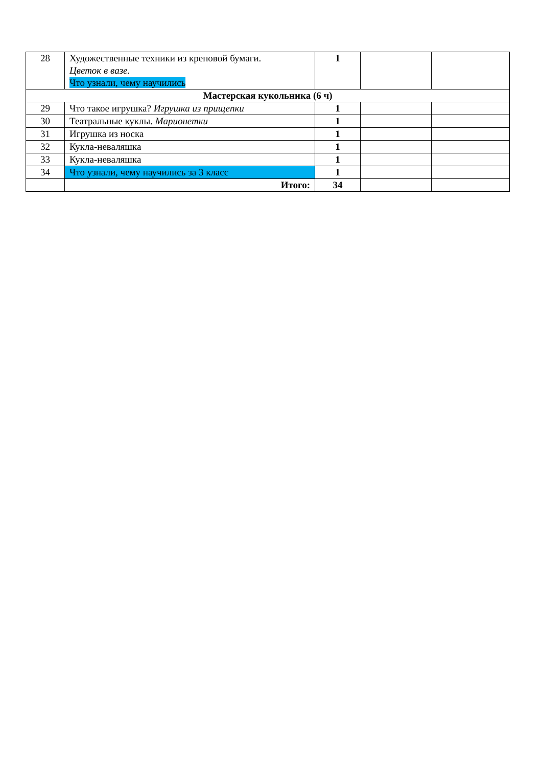| 28 | Художественные техники из креповой бумаги. Цветок в вазе. Что узнали, чему научились | 1 | | |
| Мастерская кукольника (6 ч) | | | | |
| 29 | Что такое игрушка? Игрушка из прищепки | 1 | | |
| 30 | Театральные куклы. Марионетки | 1 | | |
| 31 | Игрушка из носка | 1 | | |
| 32 | Кукла-неваляшка | 1 | | |
| 33 | Кукла-неваляшка | 1 | | |
| 34 | Что узнали, чему научились за 3 класс | 1 | | |
| | Итого: | 34 | | |